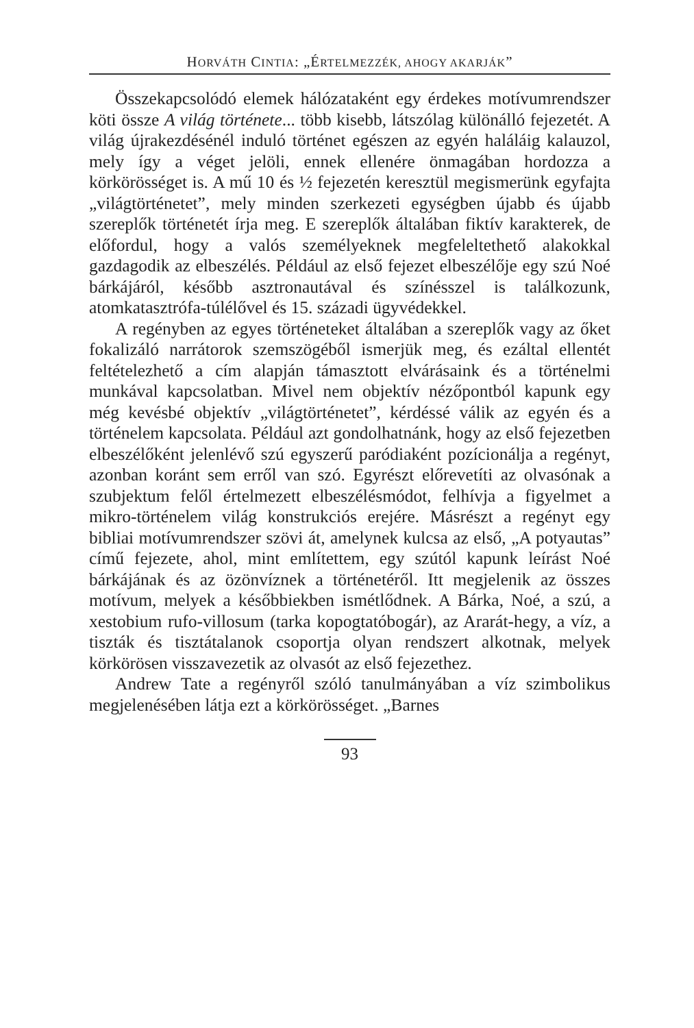HORVÁTH CINTIA: „ÉRTELMEZZÉK, AHOGY AKARJÁK”
Összekapcsolódó elemek hálózataként egy érdekes motívumrendszer köti össze A világ története... több kisebb, látszólag különálló fejezetét. A világ újrakezdésénél induló történet egészen az egyén haláláig kalauzol, mely így a véget jelöli, ennek ellenére önmagában hordozza a körkörösséget is. A mű 10 és ½ fejezetén keresztül megismerünk egyfajta „világtörténetet”, mely minden szerkezeti egységben újabb és újabb szereplők történetét írja meg. E szereplők általában fiktív karakterek, de előfordul, hogy a valós személyeknek megfeleltethető alakokkal gazdagodik az elbeszélés. Például az első fejezet elbeszélője egy szú Noé bárkájáról, később asztronautával és színésszel is találkozunk, atomkatasztrófa-túlélővel és 15. századi ügyvédekkel.
A regényben az egyes történeteket általában a szereplők vagy az őket fokalizáló narrátorok szemszögéből ismerjük meg, és ezáltal ellentét feltételezhető a cím alapján támasztott elvárásaink és a történelmi munkával kapcsolatban. Mivel nem objektív nézőpontból kapunk egy még kevésbé objektív „világtörténetet”, kérdéssé válik az egyén és a történelem kapcsolata. Például azt gondolhatnánk, hogy az első fejezetben elbeszélőként jelenlévő szú egyszerű paródiaként pozícionálja a regényt, azonban koránt sem erről van szó. Egyrészt előrevetíti az olvasónak a szubjektum felől értelmezett elbeszélésmódot, felhívja a figyelmet a mikro-történelem világ konstrukciós erejére. Másrészt a regényt egy bibliai motívumrendszer szövi át, amelynek kulcsa az első, „A potyautas” című fejezete, ahol, mint említettem, egy szútól kapunk leírást Noé bárkájának és az özönvíznek a történetéről. Itt megjelenik az összes motívum, melyek a későbbiekben ismétlődnek. A Bárka, Noé, a szú, a xestobium rufo-villosum (tarka kopogtatóbogár), az Ararát-hegy, a víz, a tiszták és tisztátalanok csoportja olyan rendszert alkotnak, melyek körkörösen visszavezetik az olvasót az első fejezethez.
Andrew Tate a regényről szóló tanulmányában a víz szimbolikus megjelenésében látja ezt a körkörösséget. „Barnes
93